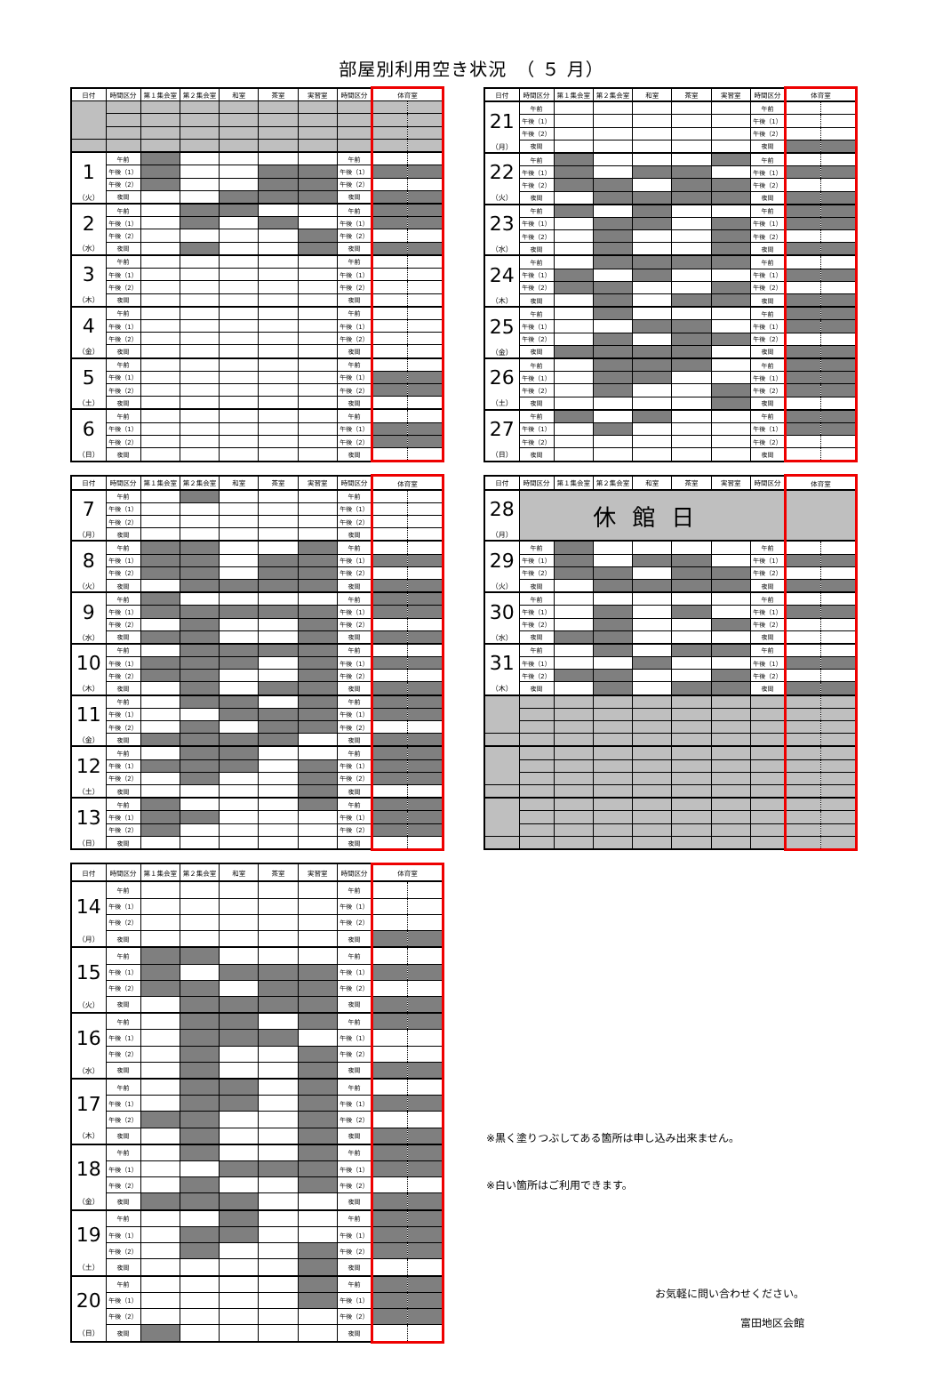部屋別利用空き状況　（ ５ 月）
| 日付 | 時間区分 | 第１集会室 | 第２集会室 | 和室 | 茶室 | 実習室 | 時間区分 | 体育室 | |
| --- | --- | --- | --- | --- | --- | --- | --- | --- | --- |
| 1 | 午前 | | | | | | 午前 | | |
| | 午後（1） | | | | | | 午後（1） | | |
| | 午後（2） | | | | | | 午後（2） | | |
| （火） | 夜間 | | | | | | 夜間 | | |
| 2 | 午前 | | | | | | 午前 | | |
| | 午後（1） | | | | | | 午後（1） | | |
| | 午後（2） | | | | | | 午後（2） | | |
| （水） | 夜間 | | | | | | 夜間 | | |
| 3 | 午前 | | | | | | 午前 | | |
| | 午後（1） | | | | | | 午後（1） | | |
| | 午後（2） | | | | | | 午後（2） | | |
| （木） | 夜間 | | | | | | 夜間 | | |
| 4 | 午前 | | | | | | 午前 | | |
| | 午後（1） | | | | | | 午後（1） | | |
| | 午後（2） | | | | | | 午後（2） | | |
| （金） | 夜間 | | | | | | 夜間 | | |
| 5 | 午前 | | | | | | 午前 | | |
| | 午後（1） | | | | | | 午後（1） | | |
| | 午後（2） | | | | | | 午後（2） | | |
| （土） | 夜間 | | | | | | 夜間 | | |
| 6 | 午前 | | | | | | 午前 | | |
| | 午後（1） | | | | | | 午後（1） | | |
| | 午後（2） | | | | | | 午後（2） | | |
| （日） | 夜間 | | | | | | 夜間 | | |
| 日付 | 時間区分 | 第１集会室 | 第２集会室 | 和室 | 茶室 | 実習室 | 時間区分 | 体育室 | |
| --- | --- | --- | --- | --- | --- | --- | --- | --- | --- |
| 21 | 午前 | | | | | | 午前 | | |
| | 午後（1） | | | | | | 午後（1） | | |
| | 午後（2） | | | | | | 午後（2） | | |
| （月） | 夜間 | | | | | | 夜間 | | |
| 22 | 午前 | | | | | | 午前 | | |
| | 午後（1） | | | | | | 午後（1） | | |
| | 午後（2） | | | | | | 午後（2） | | |
| （火） | 夜間 | | | | | | 夜間 | | |
| 23 | 午前 | | | | | | 午前 | | |
| | 午後（1） | | | | | | 午後（1） | | |
| | 午後（2） | | | | | | 午後（2） | | |
| （水） | 夜間 | | | | | | 夜間 | | |
| 24 | 午前 | | | | | | 午前 | | |
| | 午後（1） | | | | | | 午後（1） | | |
| | 午後（2） | | | | | | 午後（2） | | |
| （木） | 夜間 | | | | | | 夜間 | | |
| 25 | 午前 | | | | | | 午前 | | |
| | 午後（1） | | | | | | 午後（1） | | |
| | 午後（2） | | | | | | 午後（2） | | |
| （金） | 夜間 | | | | | | 夜間 | | |
| 26 | 午前 | | | | | | 午前 | | |
| | 午後（1） | | | | | | 午後（1） | | |
| | 午後（2） | | | | | | 午後（2） | | |
| （土） | 夜間 | | | | | | 夜間 | | |
| 27 | 午前 | | | | | | 午前 | | |
| | 午後（1） | | | | | | 午後（1） | | |
| | 午後（2） | | | | | | 午後（2） | | |
| （日） | 夜間 | | | | | | 夜間 | | |
| 日付 | 時間区分 | 第１集会室 | 第２集会室 | 和室 | 茶室 | 実習室 | 時間区分 | 体育室 | |
| --- | --- | --- | --- | --- | --- | --- | --- | --- | --- |
| 7 | 午前 | | | | | | 午前 | | |
| | 午後（1） | | | | | | 午後（1） | | |
| | 午後（2） | | | | | | 午後（2） | | |
| （月） | 夜間 | | | | | | 夜間 | | |
| 8 | 午前 | | | | | | 午前 | | |
| | 午後（1） | | | | | | 午後（1） | | |
| | 午後（2） | | | | | | 午後（2） | | |
| （火） | 夜間 | | | | | | 夜間 | | |
| 9 | 午前 | | | | | | 午前 | | |
| | 午後（1） | | | | | | 午後（1） | | |
| | 午後（2） | | | | | | 午後（2） | | |
| （水） | 夜間 | | | | | | 夜間 | | |
| 10 | 午前 | | | | | | 午前 | | |
| | 午後（1） | | | | | | 午後（1） | | |
| | 午後（2） | | | | | | 午後（2） | | |
| （木） | 夜間 | | | | | | 夜間 | | |
| 11 | 午前 | | | | | | 午前 | | |
| | 午後（1） | | | | | | 午後（1） | | |
| | 午後（2） | | | | | | 午後（2） | | |
| （金） | 夜間 | | | | | | 夜間 | | |
| 12 | 午前 | | | | | | 午前 | | |
| | 午後（1） | | | | | | 午後（1） | | |
| | 午後（2） | | | | | | 午後（2） | | |
| （土） | 夜間 | | | | | | 夜間 | | |
| 13 | 午前 | | | | | | 午前 | | |
| | 午後（1） | | | | | | 午後（1） | | |
| | 午後（2） | | | | | | 午後（2） | | |
| （日） | 夜間 | | | | | | 夜間 | | |
| 日付 | 時間区分 | 第１集会室 | 第２集会室 | 和室 | 茶室 | 実習室 | 時間区分 | 体育室 | |
| --- | --- | --- | --- | --- | --- | --- | --- | --- | --- |
| 28 | 休館日 | | | | | | | | |
| （月） | | | | | | | | | |
| 29 | 午前 | | | | | | 午前 | | |
| | 午後（1） | | | | | | 午後（1） | | |
| | 午後（2） | | | | | | 午後（2） | | |
| （火） | 夜間 | | | | | | 夜間 | | |
| 30 | 午前 | | | | | | 午前 | | |
| | 午後（1） | | | | | | 午後（1） | | |
| | 午後（2） | | | | | | 午後（2） | | |
| （水） | 夜間 | | | | | | 夜間 | | |
| 31 | 午前 | | | | | | 午前 | | |
| | 午後（1） | | | | | | 午後（1） | | |
| | 午後（2） | | | | | | 午後（2） | | |
| （木） | 夜間 | | | | | | 夜間 | | |
| 日付 | 時間区分 | 第１集会室 | 第２集会室 | 和室 | 茶室 | 実習室 | 時間区分 | 体育室 | |
| --- | --- | --- | --- | --- | --- | --- | --- | --- | --- |
| 14 | 午前 | | | | | | 午前 | | |
| | 午後（1） | | | | | | 午後（1） | | |
| | 午後（2） | | | | | | 午後（2） | | |
| （月） | 夜間 | | | | | | 夜間 | | |
| 15 | 午前 | | | | | | 午前 | | |
| | 午後（1） | | | | | | 午後（1） | | |
| | 午後（2） | | | | | | 午後（2） | | |
| （火） | 夜間 | | | | | | 夜間 | | |
| 16 | 午前 | | | | | | 午前 | | |
| | 午後（1） | | | | | | 午後（1） | | |
| | 午後（2） | | | | | | 午後（2） | | |
| （水） | 夜間 | | | | | | 夜間 | | |
| 17 | 午前 | | | | | | 午前 | | |
| | 午後（1） | | | | | | 午後（1） | | |
| | 午後（2） | | | | | | 午後（2） | | |
| （木） | 夜間 | | | | | | 夜間 | | |
| 18 | 午前 | | | | | | 午前 | | |
| | 午後（1） | | | | | | 午後（1） | | |
| | 午後（2） | | | | | | 午後（2） | | |
| （金） | 夜間 | | | | | | 夜間 | | |
| 19 | 午前 | | | | | | 午前 | | |
| | 午後（1） | | | | | | 午後（1） | | |
| | 午後（2） | | | | | | 午後（2） | | |
| （土） | 夜間 | | | | | | 夜間 | | |
| 20 | 午前 | | | | | | 午前 | | |
| | 午後（1） | | | | | | 午後（1） | | |
| | 午後（2） | | | | | | 午後（2） | | |
| （日） | 夜間 | | | | | | 夜間 | | |
※黒く塗りつぶしてある箇所は申し込み出来ません。
※白い箇所はご利用できます。
お気軽に問い合わせください。
富田地区会館